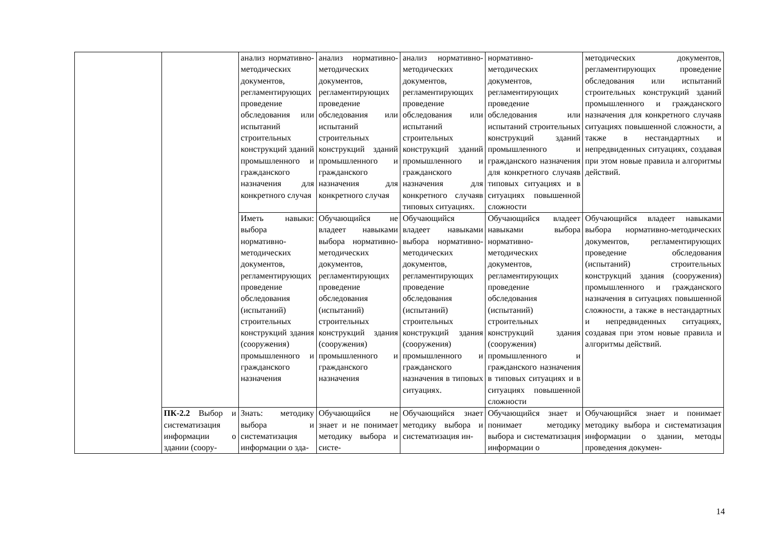| | | анализ нормативно-методических документов, регламентирующих проведение обследования или испытаний строительных конструкций зданий промышленного и гражданского назначения для конкретного случая | анализ нормативно-методических документов, регламентирующих проведение обследования или испытаний строительных конструкций зданий промышленного и гражданского назначения для конкретного случая | анализ нормативно-методических документов, регламентирующих проведение обследования или испытаний строительных конструкций зданий промышленного и гражданского назначения для конкретного случаяв типовых ситуациях. | нормативно-методических документов, регламентирующих проведение обследования или испытаний строительных конструкций зданий промышленного и гражданского назначения для конкретного случаяв типовых ситуациях и в ситуациях повышенной сложности | методических документов, регламентирующих проведение обследования или испытаний строительных конструкций зданий промышленного и гражданского назначения для конкретного случаяв ситуациях повышенной сложности, а также в нестандартных и непредвиденных ситуациях, создавая при этом новые правила и алгоритмы действий. |
| | | Иметь навыки: выбора нормативно-методических документов, регламентирующих проведение обследования (испытаний) строительных конструкций здания (сооружения) промышленного и гражданского назначения | Обучающийся не владеет навыками выбора нормативно-методических документов, регламентирующих проведение обследования (испытаний) строительных конструкций здания (сооружения) промышленного и гражданского назначения | Обучающийся владеет навыками выбора нормативно-методических документов, регламентирующих проведение обследования (испытаний) строительных конструкций здания (сооружения) промышленного и гражданского назначения в типовых ситуациях. | Обучающийся владеет навыками выбора нормативно-методических документов, регламентирующих проведение обследования (испытаний) строительных конструкций здания (сооружения) промышленного и гражданского назначения в типовых ситуациях и в ситуациях повышенной сложности | Обучающийся владеет навыками выбора нормативно-методических документов, регламентирующих проведение обследования (испытаний) строительных конструкций здания (сооружения) промышленного и гражданского назначения в ситуациях повышенной сложности, а также в нестандартных и непредвиденных ситуациях, создавая при этом новые правила и алгоритмы действий. |
| | ПК-2.2 Выбор и систематизация информации о здании (соору- | Знать: методику выбора и систематизация информации о зда- | Обучающийся не знает и не понимает методику выбора и систе- | Обучающийся знает методику выбора и систематизация ин- | Обучающийся знает и понимает методику выбора и систематизация информации о | Обучающийся знает и понимает методику выбора и систематизация информации о здании, методы проведения докумен- |
14